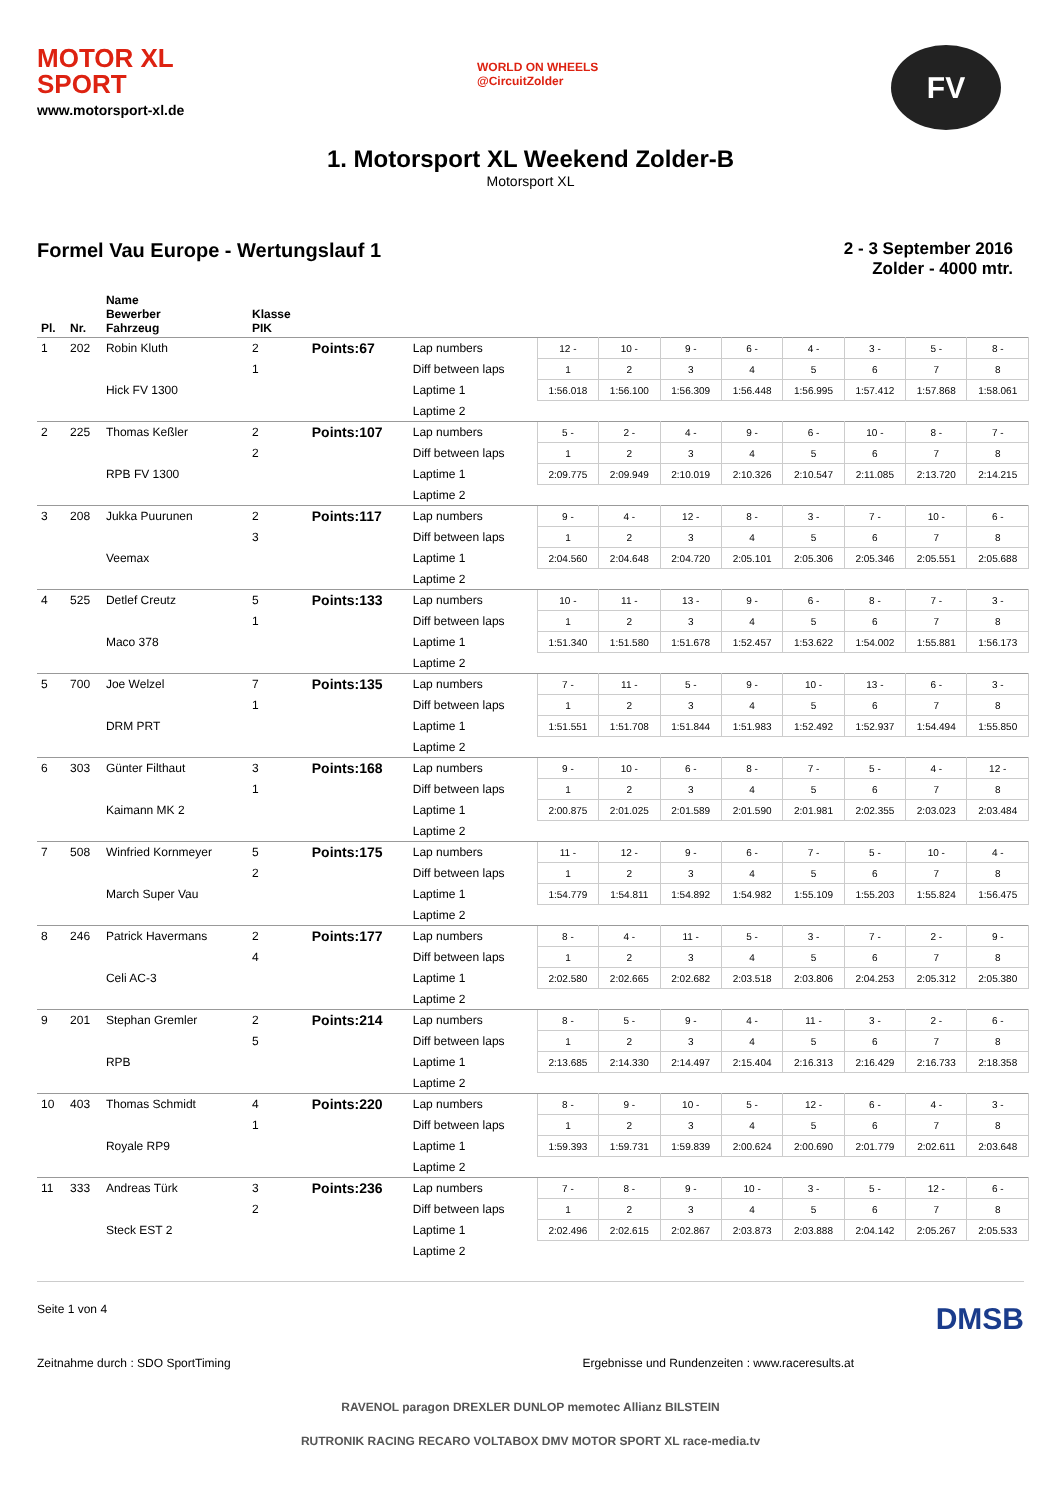MOTOR XL
SPORT
www.motorsport-xl.de
WORLD ON WHEELS
@CircuitZolder
FV
1. Motorsport XL Weekend Zolder-B
Motorsport XL
Formel Vau Europe - Wertungslauf 1
2 - 3 September 2016
Zolder - 4000 mtr.
| Pl. | Nr. | Name Bewerber Fahrzeug | Klasse PIK | | | | | | | | | | |
| --- | --- | --- | --- | --- | --- | --- | --- | --- | --- | --- | --- | --- | --- |
| 1 | 202 | Robin Kluth | 2 | Points:67 | Lap numbers | 12 - | 10 - | 9 - | 6 - | 4 - | 3 - | 5 - | 8 - |
| | | | 1 | | Diff between laps | 1 | 2 | 3 | 4 | 5 | 6 | 7 | 8 |
| | | Hick FV 1300 | | | Laptime 1 | 1:56.018 | 1:56.100 | 1:56.309 | 1:56.448 | 1:56.995 | 1:57.412 | 1:57.868 | 1:58.061 |
| | | | | | Laptime 2 | | | | | | | | |
| 2 | 225 | Thomas Keßler | 2 | Points:107 | Lap numbers | 5 - | 2 - | 4 - | 9 - | 6 - | 10 - | 8 - | 7 - |
| | | | 2 | | Diff between laps | 1 | 2 | 3 | 4 | 5 | 6 | 7 | 8 |
| | | RPB FV 1300 | | | Laptime 1 | 2:09.775 | 2:09.949 | 2:10.019 | 2:10.326 | 2:10.547 | 2:11.085 | 2:13.720 | 2:14.215 |
| | | | | | Laptime 2 | | | | | | | | |
| 3 | 208 | Jukka Puurunen | 2 | Points:117 | Lap numbers | 9 - | 4 - | 12 - | 8 - | 3 - | 7 - | 10 - | 6 - |
| | | | 3 | | Diff between laps | 1 | 2 | 3 | 4 | 5 | 6 | 7 | 8 |
| | | Veemax | | | Laptime 1 | 2:04.560 | 2:04.648 | 2:04.720 | 2:05.101 | 2:05.306 | 2:05.346 | 2:05.551 | 2:05.688 |
| | | | | | Laptime 2 | | | | | | | | |
| 4 | 525 | Detlef Creutz | 5 | Points:133 | Lap numbers | 10 - | 11 - | 13 - | 9 - | 6 - | 8 - | 7 - | 3 - |
| | | | 1 | | Diff between laps | 1 | 2 | 3 | 4 | 5 | 6 | 7 | 8 |
| | | Maco 378 | | | Laptime 1 | 1:51.340 | 1:51.580 | 1:51.678 | 1:52.457 | 1:53.622 | 1:54.002 | 1:55.881 | 1:56.173 |
| | | | | | Laptime 2 | | | | | | | | |
| 5 | 700 | Joe Welzel | 7 | Points:135 | Lap numbers | 7 - | 11 - | 5 - | 9 - | 10 - | 13 - | 6 - | 3 - |
| | | | 1 | | Diff between laps | 1 | 2 | 3 | 4 | 5 | 6 | 7 | 8 |
| | | DRM PRT | | | Laptime 1 | 1:51.551 | 1:51.708 | 1:51.844 | 1:51.983 | 1:52.492 | 1:52.937 | 1:54.494 | 1:55.850 |
| | | | | | Laptime 2 | | | | | | | | |
| 6 | 303 | Günter Filthaut | 3 | Points:168 | Lap numbers | 9 - | 10 - | 6 - | 8 - | 7 - | 5 - | 4 - | 12 - |
| | | | 1 | | Diff between laps | 1 | 2 | 3 | 4 | 5 | 6 | 7 | 8 |
| | | Kaimann MK 2 | | | Laptime 1 | 2:00.875 | 2:01.025 | 2:01.589 | 2:01.590 | 2:01.981 | 2:02.355 | 2:03.023 | 2:03.484 |
| | | | | | Laptime 2 | | | | | | | | |
| 7 | 508 | Winfried Kornmeyer | 5 | Points:175 | Lap numbers | 11 - | 12 - | 9 - | 6 - | 7 - | 5 - | 10 - | 4 - |
| | | | 2 | | Diff between laps | 1 | 2 | 3 | 4 | 5 | 6 | 7 | 8 |
| | | March Super Vau | | | Laptime 1 | 1:54.779 | 1:54.811 | 1:54.892 | 1:54.982 | 1:55.109 | 1:55.203 | 1:55.824 | 1:56.475 |
| | | | | | Laptime 2 | | | | | | | | |
| 8 | 246 | Patrick Havermans | 2 | Points:177 | Lap numbers | 8 - | 4 - | 11 - | 5 - | 3 - | 7 - | 2 - | 9 - |
| | | | 4 | | Diff between laps | 1 | 2 | 3 | 4 | 5 | 6 | 7 | 8 |
| | | Celi AC-3 | | | Laptime 1 | 2:02.580 | 2:02.665 | 2:02.682 | 2:03.518 | 2:03.806 | 2:04.253 | 2:05.312 | 2:05.380 |
| | | | | | Laptime 2 | | | | | | | | |
| 9 | 201 | Stephan Gremler | 2 | Points:214 | Lap numbers | 8 - | 5 - | 9 - | 4 - | 11 - | 3 - | 2 - | 6 - |
| | | | 5 | | Diff between laps | 1 | 2 | 3 | 4 | 5 | 6 | 7 | 8 |
| | | RPB | | | Laptime 1 | 2:13.685 | 2:14.330 | 2:14.497 | 2:15.404 | 2:16.313 | 2:16.429 | 2:16.733 | 2:18.358 |
| | | | | | Laptime 2 | | | | | | | | |
| 10 | 403 | Thomas Schmidt | 4 | Points:220 | Lap numbers | 8 - | 9 - | 10 - | 5 - | 12 - | 6 - | 4 - | 3 - |
| | | | 1 | | Diff between laps | 1 | 2 | 3 | 4 | 5 | 6 | 7 | 8 |
| | | Royale RP9 | | | Laptime 1 | 1:59.393 | 1:59.731 | 1:59.839 | 2:00.624 | 2:00.690 | 2:01.779 | 2:02.611 | 2:03.648 |
| | | | | | Laptime 2 | | | | | | | | |
| 11 | 333 | Andreas Türk | 3 | Points:236 | Lap numbers | 7 - | 8 - | 9 - | 10 - | 3 - | 5 - | 12 - | 6 - |
| | | | 2 | | Diff between laps | 1 | 2 | 3 | 4 | 5 | 6 | 7 | 8 |
| | | Steck EST 2 | | | Laptime 1 | 2:02.496 | 2:02.615 | 2:02.867 | 2:03.873 | 2:03.888 | 2:04.142 | 2:05.267 | 2:05.533 |
| | | | | | Laptime 2 | | | | | | | | |
Seite 1 von 4 DMSB
Zeitnahme durch : SDO SportTiming Ergebnisse und Rundenzeiten : www.raceresults.at
RAVENOL paragon DREXLER DUNLOP memotec Allianz BILSTEIN
RUTRONIK RACING RECARO VOLTABOX DMV MOTOR SPORT XL race-media.tv